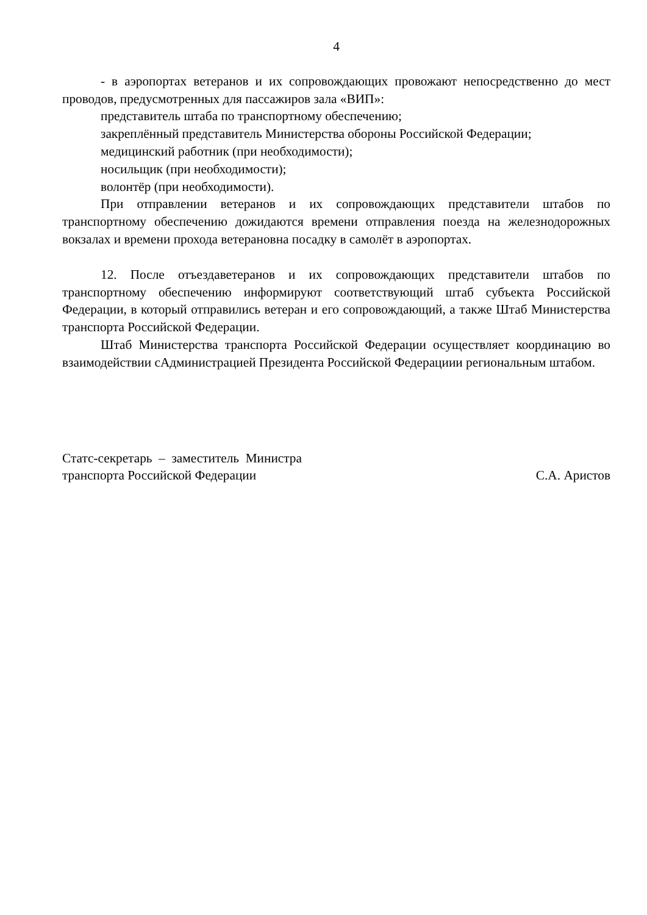4
- в аэропортах ветеранов и их сопровождающих провожают непосредственно до мест проводов, предусмотренных для пассажиров зала «ВИП»:
представитель штаба по транспортному обеспечению;
закреплённый представитель Министерства обороны Российской Федерации;
медицинский работник (при необходимости);
носильщик (при необходимости);
волонтёр (при необходимости).
При отправлении ветеранов и их сопровождающих представители штабов по транспортному обеспечению дожидаются времени отправления поезда на железнодорожных вокзалах и времени прохода ветерановна посадку в самолёт в аэропортах.
12. После отъездаветеранов и их сопровождающих представители штабов по транспортному обеспечению информируют соответствующий штаб субъекта Российской Федерации, в который отправились ветеран и его сопровождающий, а также Штаб Министерства транспорта Российской Федерации.
Штаб Министерства транспорта Российской Федерации осуществляет координацию во взаимодействии сАдминистрацией Президента Российской Федерациии региональным штабом.
Статс-секретарь – заместитель Министра
транспорта Российской Федерации
С.А. Аристов